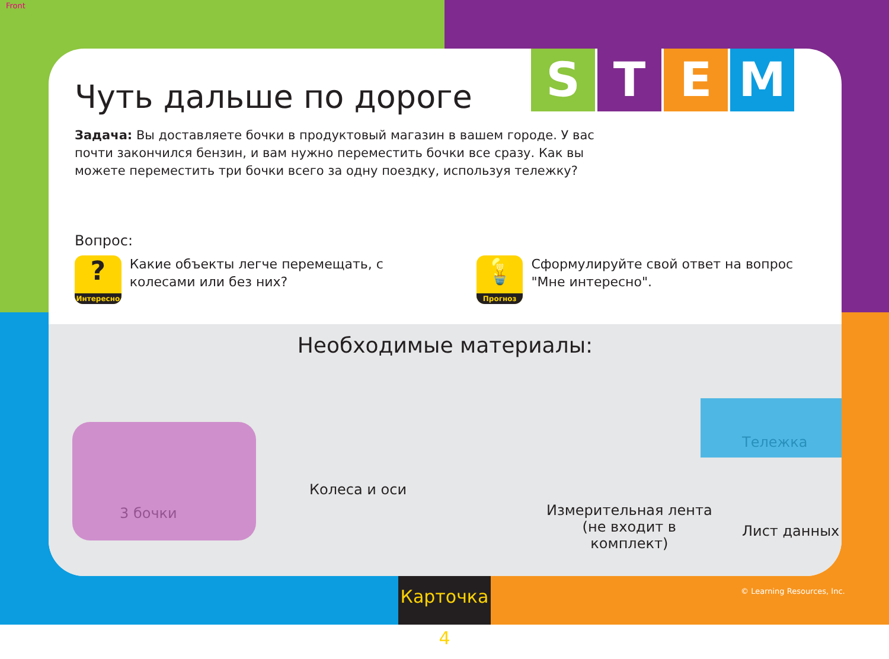Front
S T E M
Чуть дальше по дороге
Задача: Вы доставляете бочки в продуктовый магазин в вашем городе. У вас почти закончился бензин, и вам нужно переместить бочки все сразу. Как вы можете переместить три бочки всего за одну поездку, используя тележку?
Вопрос:
?
Интересно
Какие объекты легче перемещать, с колесами или без них?
💡
Прогноз
Сформулируйте свой ответ на вопрос "Мне интересно".
Необходимые материалы:
3 бочки
Колеса и оси
Измерительная лента
(не входит в
комплект)
Лист данных
Тележка
Карточка 4
© Learning Resources, Inc.